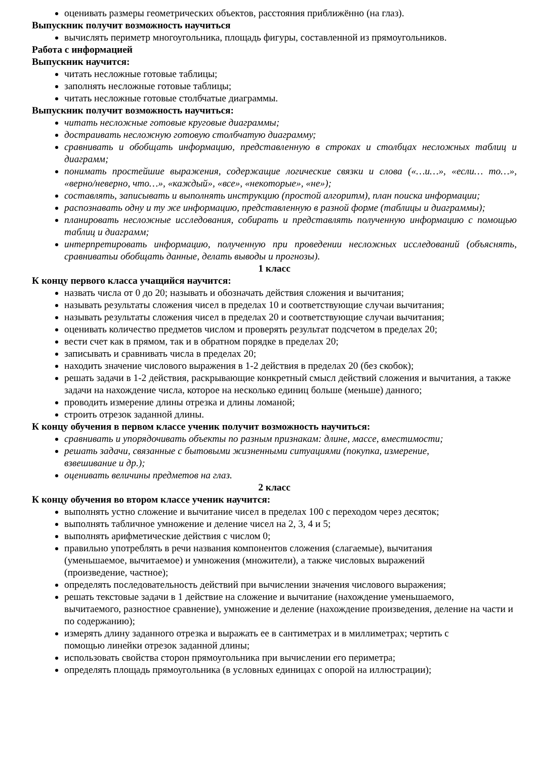оценивать размеры геометрических объектов, расстояния приближённо (на глаз).
Выпускник получит возможность научиться
вычислять периметр многоугольника, площадь фигуры, составленной из прямоугольников.
Работа с информацией
Выпускник научится:
читать несложные готовые таблицы;
заполнять несложные готовые таблицы;
читать несложные готовые столбчатые диаграммы.
Выпускник получит возможность научиться:
читать несложные готовые круговые диаграммы;
достраивать несложную готовую столбчатую диаграмму;
сравнивать и обобщать информацию, представленную в строках и столбцах несложных таблиц и диаграмм;
понимать простейшие выражения, содержащие логические связки и слова («…и…», «если… то…», «верно/неверно, что…», «каждый», «все», «некоторые», «не»);
составлять, записывать и выполнять инструкцию (простой алгоритм), план поиска информации;
распознавать одну и ту же информацию, представленную в разной форме (таблицы и диаграммы);
планировать несложные исследования, собирать и представлять полученную информацию с помощью таблиц и диаграмм;
интерпретировать информацию, полученную при проведении несложных исследований (объяснять, сравниватьи обобщать данные, делать выводы и прогнозы).
1 класс
К концу первого класса учащийся научится:
назвать числа от 0 до 20; называть и обозначать действия сложения и вычитания;
называть результаты сложения чисел в пределах 10 и соответствующие случаи вычитания;
называть результаты сложения чисел в пределах 20 и соответствующие случаи вычитания;
оценивать количество предметов числом и проверять результат подсчетом в пределах 20;
вести счет как в прямом, так и в обратном порядке в пределах 20;
записывать и сравнивать числа в пределах 20;
находить значение числового выражения в 1-2 действия в пределах 20 (без скобок);
решать задачи в 1-2 действия, раскрывающие конкретный смысл действий сложения и вычитания, а также задачи на нахождение числа, которое на несколько единиц больше (меньше) данного;
проводить измерение длины отрезка и длины ломаной;
строить отрезок заданной длины.
К концу обучения в первом классе ученик получит возможность научиться:
сравнивать и упорядочивать объекты по разным признакам: длине, массе, вместимости;
решать задачи, связанные с бытовыми жизненными ситуациями (покупка, измерение,
взвешивание и др.);
оценивать величины предметов на глаз.
2 класс
К концу обучения во втором классе ученик научится:
выполнять устно сложение и вычитание чисел в пределах 100 с переходом через десяток;
выполнять табличное умножение и деление чисел на 2, 3, 4 и 5;
выполнять арифметические действия с числом 0;
правильно употреблять в речи названия компонентов сложения (слагаемые), вычитания
(уменьшаемое, вычитаемое) и умножения (множители), а также числовых выражений
(произведение, частное);
определять последовательность действий при вычислении значения числового выражения;
решать текстовые задачи в 1 действие на сложение и вычитание (нахождение уменьшаемого,
вычитаемого, разностное сравнение), умножение и деление (нахождение произведения, деление на части и по содержанию);
измерять длину заданного отрезка и выражать ее в сантиметрах и в миллиметрах; чертить с
помощью линейки отрезок заданной длины;
использовать свойства сторон прямоугольника при вычислении его периметра;
определять площадь прямоугольника (в условных единицах с опорой на иллюстрации);